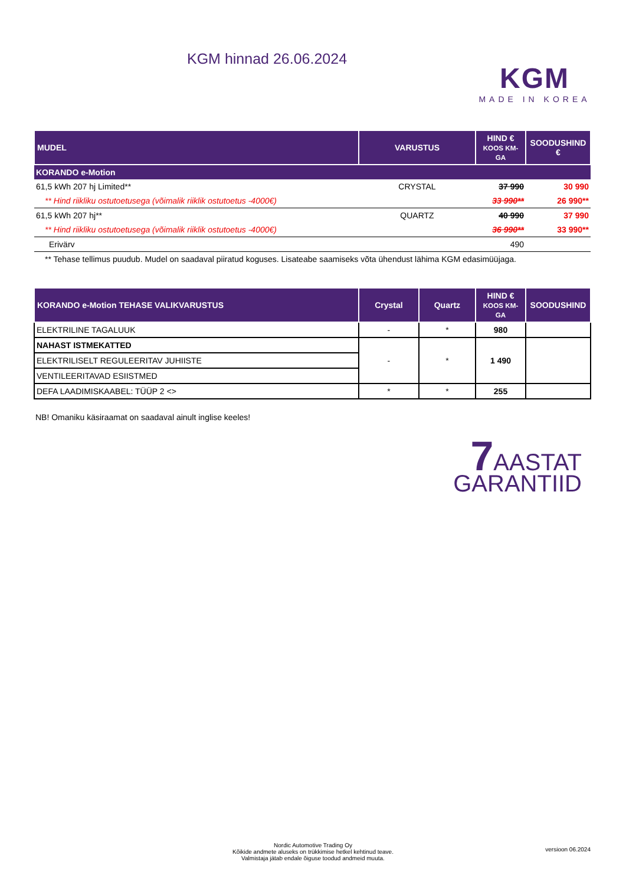KGM hinnad 26.06.2024
KGM
MADE IN KOREA
| MUDEL | VARUSTUS | HIND € KOOS KM-GA | SOODUSHIND € |
| --- | --- | --- | --- |
| KORANDO e-Motion | | | |
| 61,5 kWh 207 hj Limited** | CRYSTAL | 37 990 | 30 990 |
| ** Hind riikliku ostutoetusega (võimalik riiklik ostutoetus -4000€) | | 33 990** | 26 990** |
| 61,5 kWh 207 hj** | QUARTZ | 40 990 | 37 990 |
| ** Hind riikliku ostutoetusega (võimalik riiklik ostutoetus -4000€) | | 36 990** | 33 990** |
| Erivärv | | 490 | |
| ** Tehase tellimus puudub. Mudel on saadaval piiratud koguses. Lisateabe saamiseks võta ühendust lähima KGM edasimüüjaga. | | | |
| KORANDO e-Motion TEHASE VALIKVARUSTUS | Crystal | Quartz | HIND € KOOS KM-GA | SOODUSHIND |
| --- | --- | --- | --- | --- |
| ELEKTRILINE TAGALUUK | - | * | 980 | |
| NAHAST ISTMEKATTED | - | * | 1 490 | |
| ELEKTRILISELT REGULEERITAV JUHIISTE | | | | |
| VENTILEERITAVAD ESIISTMED | | | | |
| DEFA LAADIMISKAABEL: TÜÜP 2 <> | * | * | 255 | |
NB! Omaniku käsiraamat on saadaval ainult inglise keeles!
7 AASTAT
GARANTIID
Nordic Automotive Trading Oy
Kõikide andmete aluseks on trükkimise hetkel kehtinud teave.
Valmistaja jätab endale õiguse toodud andmeid muuta.
versioon 06.2024